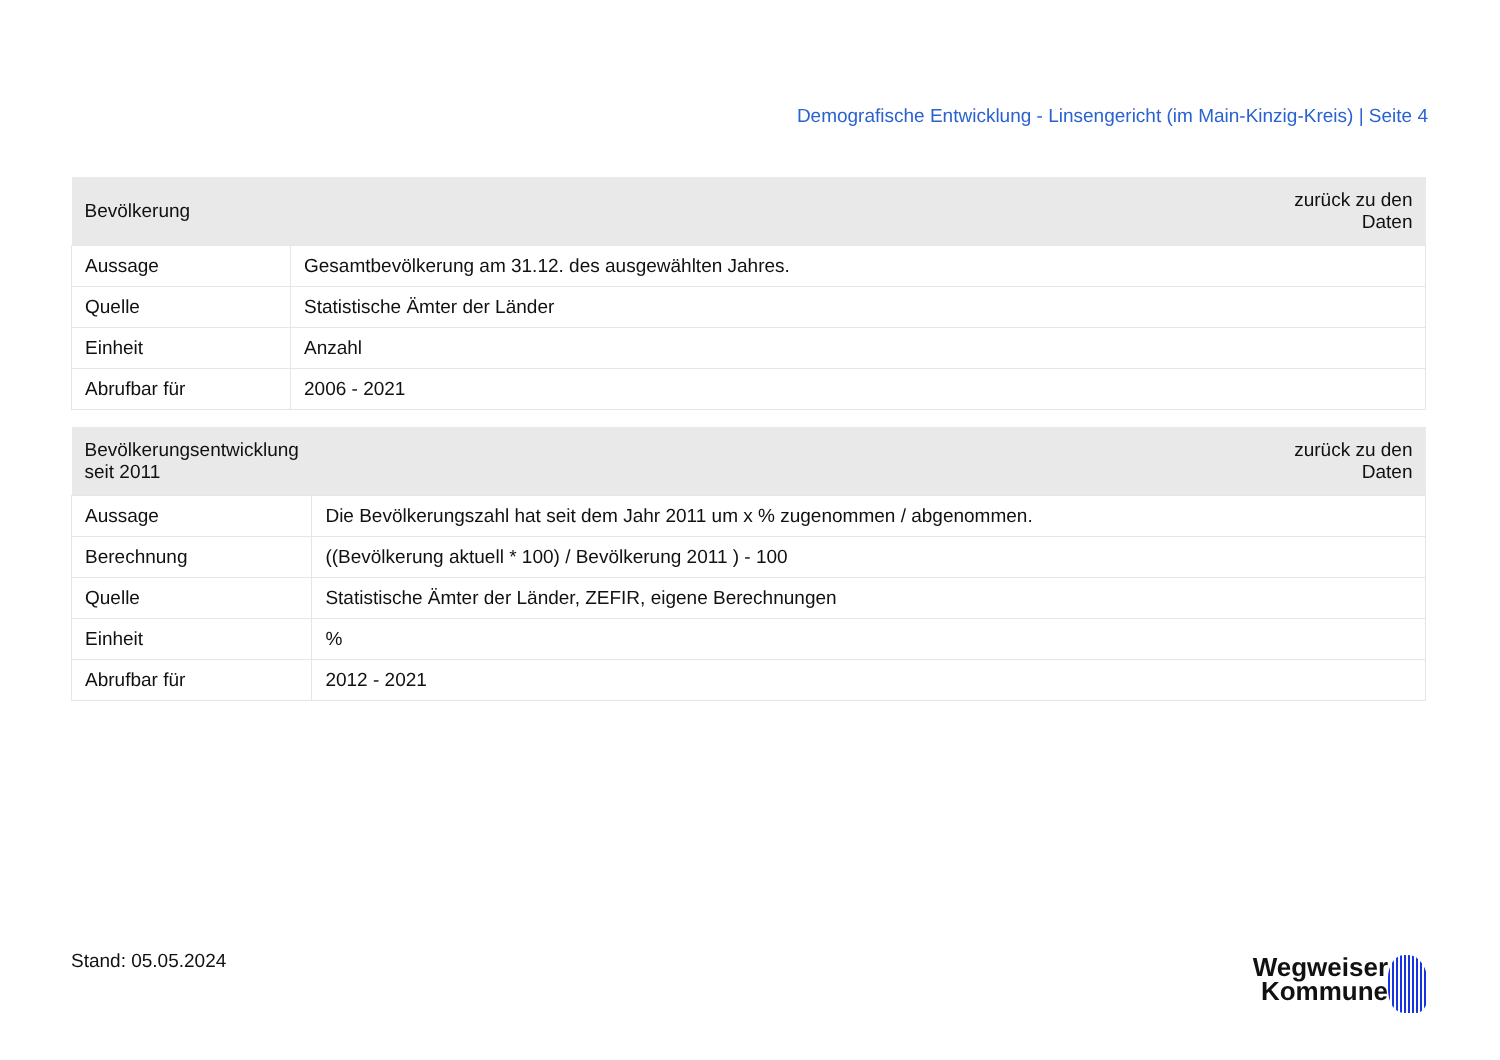Demografische Entwicklung - Linsengericht (im Main-Kinzig-Kreis) | Seite 4
| Bevölkerung | zurück zu den Daten |
| --- | --- |
| Aussage | Gesamtbevölkerung am 31.12. des ausgewählten Jahres. |
| Quelle | Statistische Ämter der Länder |
| Einheit | Anzahl |
| Abrufbar für | 2006 - 2021 |
| Bevölkerungsentwicklung seit 2011 | zurück zu den Daten |
| --- | --- |
| Aussage | Die Bevölkerungszahl hat seit dem Jahr 2011 um x % zugenommen / abgenommen. |
| Berechnung | ((Bevölkerung aktuell * 100) / Bevölkerung 2011 ) - 100 |
| Quelle | Statistische Ämter der Länder, ZEFIR, eigene Berechnungen |
| Einheit | % |
| Abrufbar für | 2012 - 2021 |
Stand: 05.05.2024
Wegweiser
Kommune